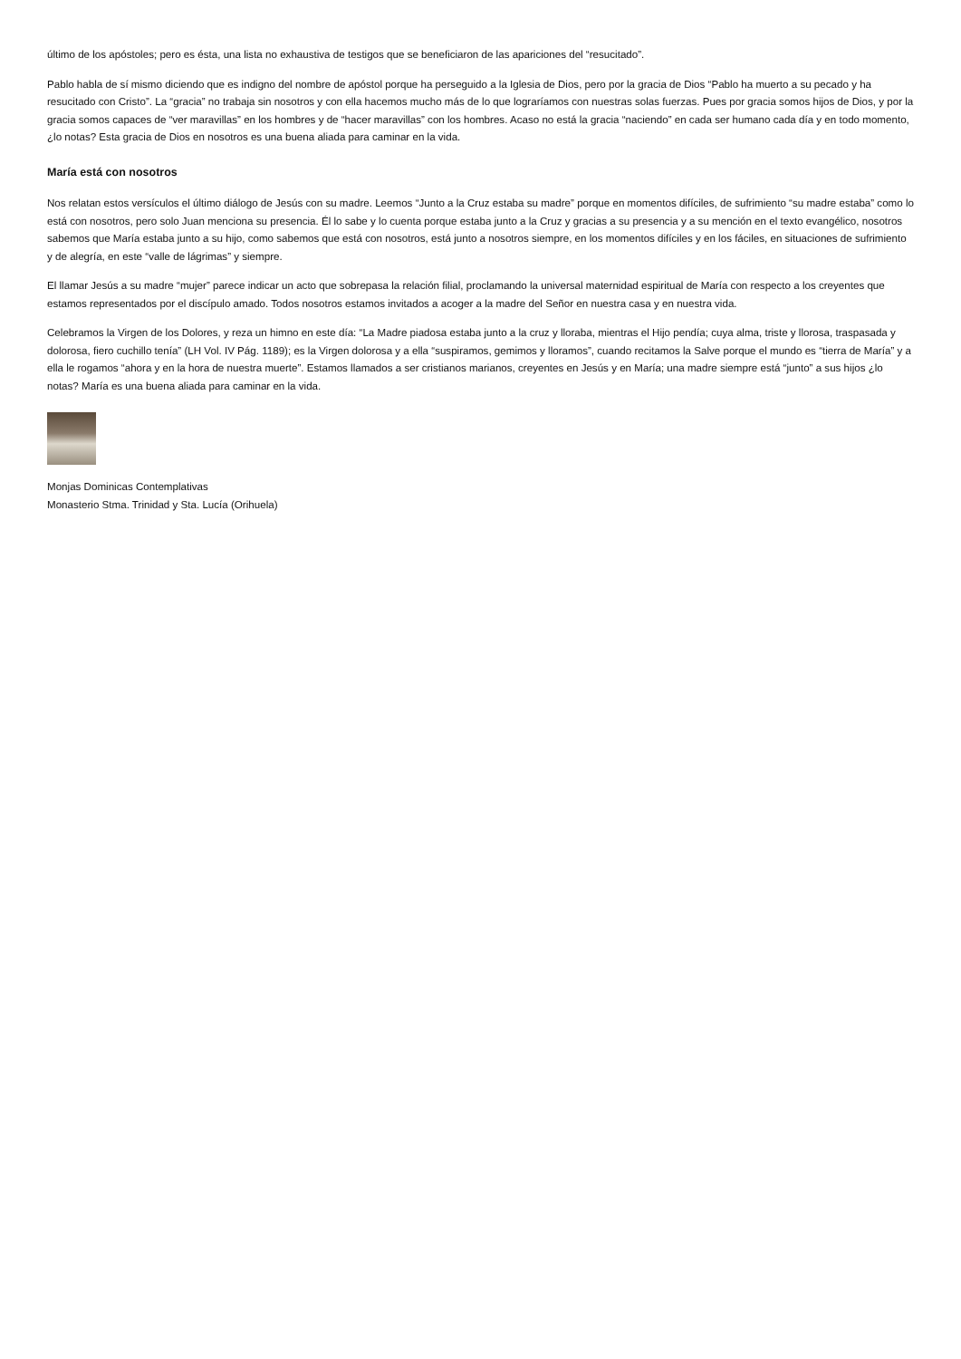último de los apóstoles; pero es ésta, una lista no exhaustiva de testigos que se beneficiaron de las apariciones del “resucitado”.
Pablo habla de sí mismo diciendo que es indigno del nombre de apóstol porque ha perseguido a la Iglesia de Dios, pero por la gracia de Dios “Pablo ha muerto a su pecado y ha resucitado con Cristo”. La “gracia” no trabaja sin nosotros y con ella hacemos mucho más de lo que lograríamos con nuestras solas fuerzas. Pues por gracia somos hijos de Dios, y por la gracia somos capaces de “ver maravillas” en los hombres y de “hacer maravillas” con los hombres. Acaso no está la gracia “naciendo” en cada ser humano cada día y en todo momento, ¿lo notas? Esta gracia de Dios en nosotros es una buena aliada para caminar en la vida.
María está con nosotros
Nos relatan estos versículos el último diálogo de Jesús con su madre. Leemos “Junto a la Cruz estaba su madre” porque en momentos difíciles, de sufrimiento “su madre estaba” como lo está con nosotros, pero solo Juan menciona su presencia. Él lo sabe y lo cuenta porque estaba junto a la Cruz y gracias a su presencia y a su mención en el texto evangélico, nosotros sabemos que María estaba junto a su hijo, como sabemos que está con nosotros, está junto a nosotros siempre, en los momentos difíciles y en los fáciles, en situaciones de sufrimiento y de alegría, en este “valle de lágrimas” y siempre.
El llamar Jesús a su madre “mujer” parece indicar un acto que sobrepasa la relación filial, proclamando la universal maternidad espiritual de María con respecto a los creyentes que estamos representados por el discípulo amado. Todos nosotros estamos invitados a acoger a la madre del Señor en nuestra casa y en nuestra vida.
Celebramos la Virgen de los Dolores, y reza un himno en este día: “La Madre piadosa estaba junto a la cruz y lloraba, mientras el Hijo pendía; cuya alma, triste y llorosa, traspasada y dolorosa, fiero cuchillo tenía” (LH Vol. IV Pág. 1189); es la Virgen dolorosa y a ella “suspiramos, gemimos y lloramos”, cuando recitamos la Salve porque el mundo es “tierra de María” y a ella le rogamos “ahora y en la hora de nuestra muerte”. Estamos llamados a ser cristianos marianos, creyentes en Jesús y en María; una madre siempre está “junto” a sus hijos ¿lo notas? María es una buena aliada para caminar en la vida.
Monjas Dominicas Contemplativas
Monasterio Stma. Trinidad y Sta. Lucía (Orihuela)